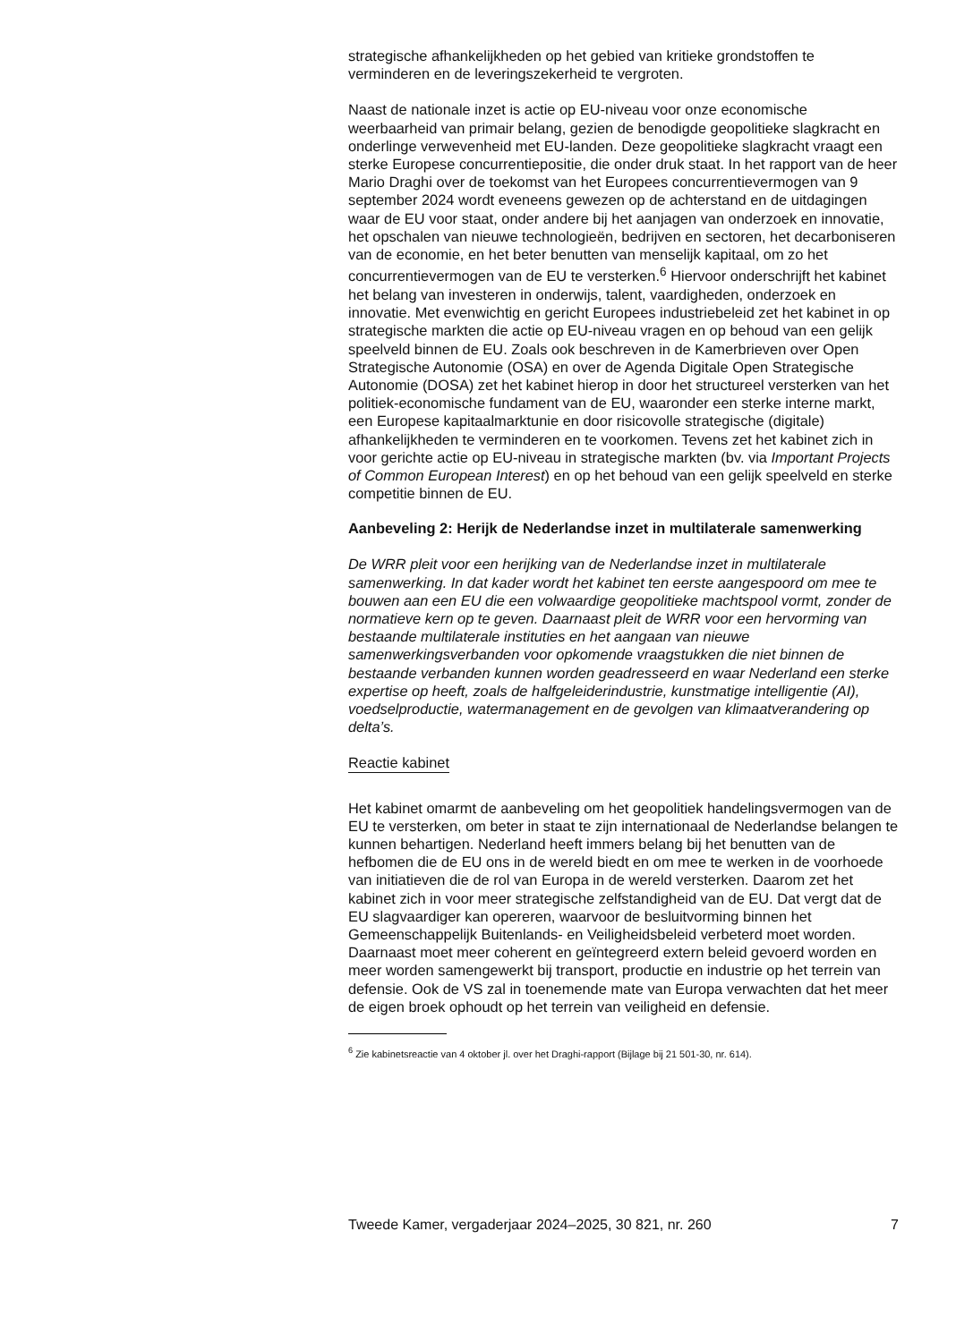strategische afhankelijkheden op het gebied van kritieke grondstoffen te verminderen en de leveringszekerheid te vergroten.
Naast de nationale inzet is actie op EU-niveau voor onze economische weerbaarheid van primair belang, gezien de benodigde geopolitieke slagkracht en onderlinge verwevenheid met EU-landen. Deze geopolitieke slagkracht vraagt een sterke Europese concurrentiepositie, die onder druk staat. In het rapport van de heer Mario Draghi over de toekomst van het Europees concurrentievermogen van 9 september 2024 wordt eveneens gewezen op de achterstand en de uitdagingen waar de EU voor staat, onder andere bij het aanjagen van onderzoek en innovatie, het opschalen van nieuwe technologieën, bedrijven en sectoren, het decarboniseren van de economie, en het beter benutten van menselijk kapitaal, om zo het concurrentievermogen van de EU te versterken.<sup>6</sup> Hiervoor onderschrijft het kabinet het belang van investeren in onderwijs, talent, vaardigheden, onderzoek en innovatie. Met evenwichtig en gericht Europees industriebeleid zet het kabinet in op strategische markten die actie op EU-niveau vragen en op behoud van een gelijk speelveld binnen de EU. Zoals ook beschreven in de Kamerbrieven over Open Strategische Autonomie (OSA) en over de Agenda Digitale Open Strategische Autonomie (DOSA) zet het kabinet hierop in door het structureel versterken van het politiek-economische fundament van de EU, waaronder een sterke interne markt, een Europese kapitaalmarktunie en door risicovolle strategische (digitale) afhankelijkheden te verminderen en te voorkomen. Tevens zet het kabinet zich in voor gerichte actie op EU-niveau in strategische markten (bv. via Important Projects of Common European Interest) en op het behoud van een gelijk speelveld en sterke competitie binnen de EU.
Aanbeveling 2: Herijk de Nederlandse inzet in multilaterale samenwerking
De WRR pleit voor een herijking van de Nederlandse inzet in multilaterale samenwerking. In dat kader wordt het kabinet ten eerste aangespoord om mee te bouwen aan een EU die een volwaardige geopolitieke machtspool vormt, zonder de normatieve kern op te geven. Daarnaast pleit de WRR voor een hervorming van bestaande multilaterale instituties en het aangaan van nieuwe samenwerkingsverbanden voor opkomende vraagstukken die niet binnen de bestaande verbanden kunnen worden geadresseerd en waar Nederland een sterke expertise op heeft, zoals de halfgeleiderindustrie, kunstmatige intelligentie (AI), voedselproductie, watermanagement en de gevolgen van klimaatverandering op delta’s.
Reactie kabinet
Het kabinet omarmt de aanbeveling om het geopolitiek handelingsvermogen van de EU te versterken, om beter in staat te zijn internationaal de Nederlandse belangen te kunnen behartigen. Nederland heeft immers belang bij het benutten van de hefbomen die de EU ons in de wereld biedt en om mee te werken in de voorhoede van initiatieven die de rol van Europa in de wereld versterken. Daarom zet het kabinet zich in voor meer strategische zelfstandigheid van de EU. Dat vergt dat de EU slagvaardiger kan opereren, waarvoor de besluitvorming binnen het Gemeenschappelijk Buitenlands- en Veiligheidsbeleid verbeterd moet worden. Daarnaast moet meer coherent en geïntegreerd extern beleid gevoerd worden en meer worden samengewerkt bij transport, productie en industrie op het terrein van defensie. Ook de VS zal in toenemende mate van Europa verwachten dat het meer de eigen broek ophoudt op het terrein van veiligheid en defensie.
<sup>6</sup> Zie kabinetsreactie van 4 oktober jl. over het Draghi-rapport (Bijlage bij 21 501-30, nr. 614).
Tweede Kamer, vergaderjaar 2024–2025, 30 821, nr. 260 7